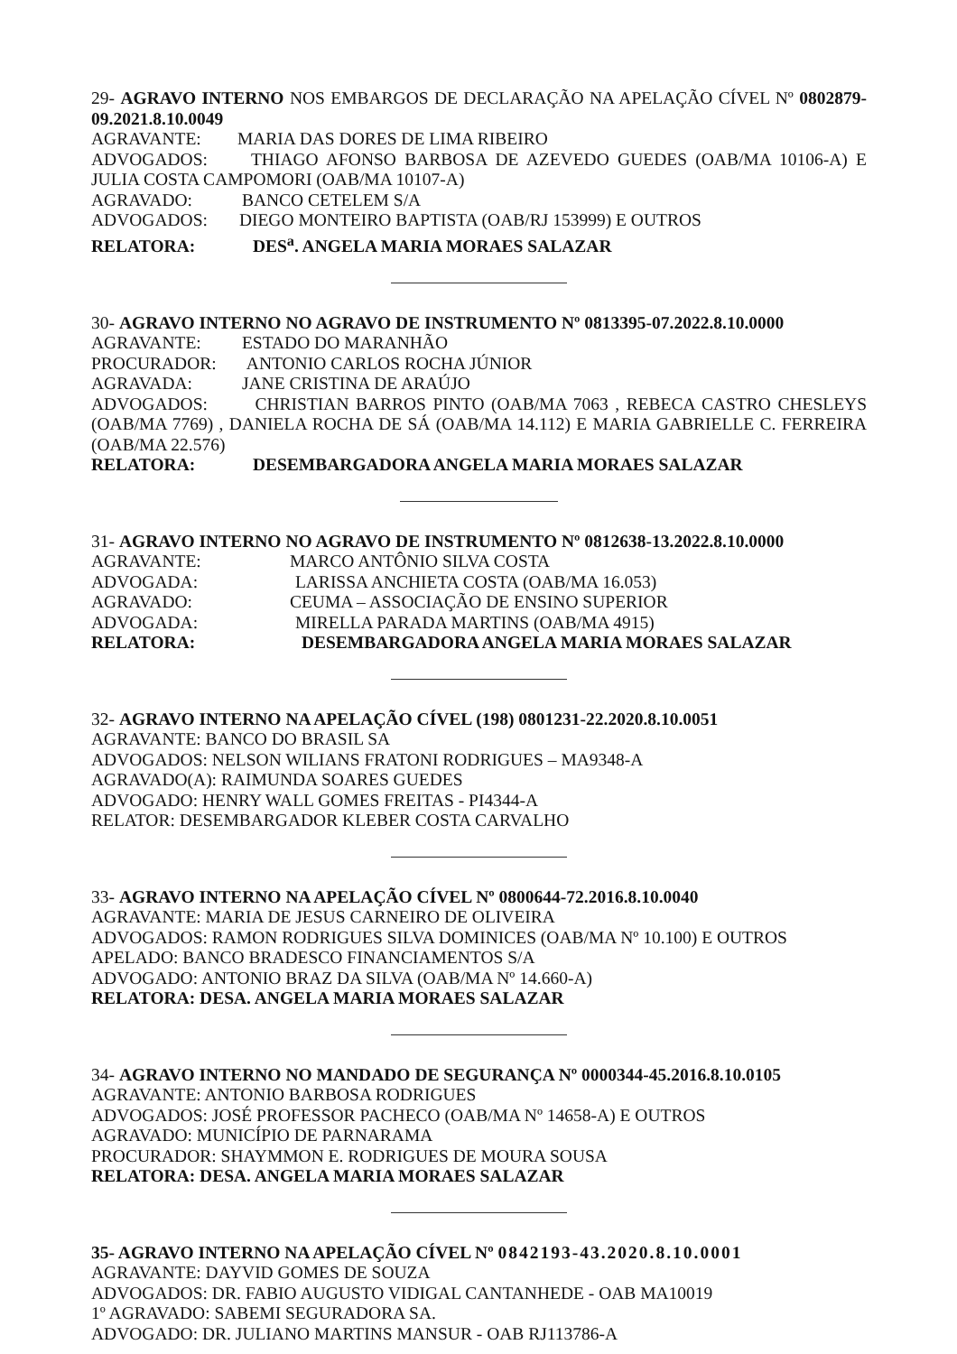29- AGRAVO INTERNO NOS EMBARGOS DE DECLARAÇÃO NA APELAÇÃO CÍVEL Nº 0802879-09.2021.8.10.0049
AGRAVANTE: MARIA DAS DORES DE LIMA RIBEIRO
ADVOGADOS: THIAGO AFONSO BARBOSA DE AZEVEDO GUEDES (OAB/MA 10106-A) E JULIA COSTA CAMPOMORI (OAB/MA 10107-A)
AGRAVADO: BANCO CETELEM S/A
ADVOGADOS: DIEGO MONTEIRO BAPTISTA (OAB/RJ 153999) E OUTROS
RELATORA: DES<sup>a</sup>. ANGELA MARIA MORAES SALAZAR
30- AGRAVO INTERNO NO AGRAVO DE INSTRUMENTO Nº 0813395-07.2022.8.10.0000
AGRAVANTE: ESTADO DO MARANHÃO
PROCURADOR: ANTONIO CARLOS ROCHA JÚNIOR
AGRAVADA: JANE CRISTINA DE ARAÚJO
ADVOGADOS: CHRISTIAN BARROS PINTO (OAB/MA 7063 , REBECA CASTRO CHESLEYS (OAB/MA 7769) , DANIELA ROCHA DE SÁ (OAB/MA 14.112) E MARIA GABRIELLE C. FERREIRA (OAB/MA 22.576)
RELATORA: DESEMBARGADORA ANGELA MARIA MORAES SALAZAR
31- AGRAVO INTERNO NO AGRAVO DE INSTRUMENTO Nº 0812638-13.2022.8.10.0000
AGRAVANTE: MARCO ANTÔNIO SILVA COSTA
ADVOGADA: LARISSA ANCHIETA COSTA (OAB/MA 16.053)
AGRAVADO: CEUMA – ASSOCIAÇÃO DE ENSINO SUPERIOR
ADVOGADA: MIRELLA PARADA MARTINS (OAB/MA 4915)
RELATORA: DESEMBARGADORA ANGELA MARIA MORAES SALAZAR
32- AGRAVO INTERNO NA APELAÇÃO CÍVEL (198) 0801231-22.2020.8.10.0051
AGRAVANTE: BANCO DO BRASIL SA
ADVOGADOS: NELSON WILIANS FRATONI RODRIGUES – MA9348-A
AGRAVADO(A): RAIMUNDA SOARES GUEDES
ADVOGADO: HENRY WALL GOMES FREITAS - PI4344-A
RELATOR: DESEMBARGADOR KLEBER COSTA CARVALHO
33- AGRAVO INTERNO NA APELAÇÃO CÍVEL Nº 0800644-72.2016.8.10.0040
AGRAVANTE: MARIA DE JESUS CARNEIRO DE OLIVEIRA
ADVOGADOS: RAMON RODRIGUES SILVA DOMINICES (OAB/MA Nº 10.100) E OUTROS
APELADO: BANCO BRADESCO FINANCIAMENTOS S/A
ADVOGADO: ANTONIO BRAZ DA SILVA (OAB/MA Nº 14.660-A)
RELATORA: DESA. ANGELA MARIA MORAES SALAZAR
34- AGRAVO INTERNO NO MANDADO DE SEGURANÇA Nº 0000344-45.2016.8.10.0105
AGRAVANTE: ANTONIO BARBOSA RODRIGUES
ADVOGADOS: JOSÉ PROFESSOR PACHECO (OAB/MA Nº 14658-A) E OUTROS
AGRAVADO: MUNICÍPIO DE PARNARAMA
PROCURADOR: SHAYMMON E. RODRIGUES DE MOURA SOUSA
RELATORA: DESA. ANGELA MARIA MORAES SALAZAR
35- AGRAVO INTERNO NA APELAÇÃO CÍVEL Nº 0842193-43.2020.8.10.0001
AGRAVANTE: DAYVID GOMES DE SOUZA
ADVOGADOS: DR. FABIO AUGUSTO VIDIGAL CANTANHEDE - OAB MA10019
1º AGRAVADO: SABEMI SEGURADORA SA.
ADVOGADO: DR. JULIANO MARTINS MANSUR - OAB RJ113786-A